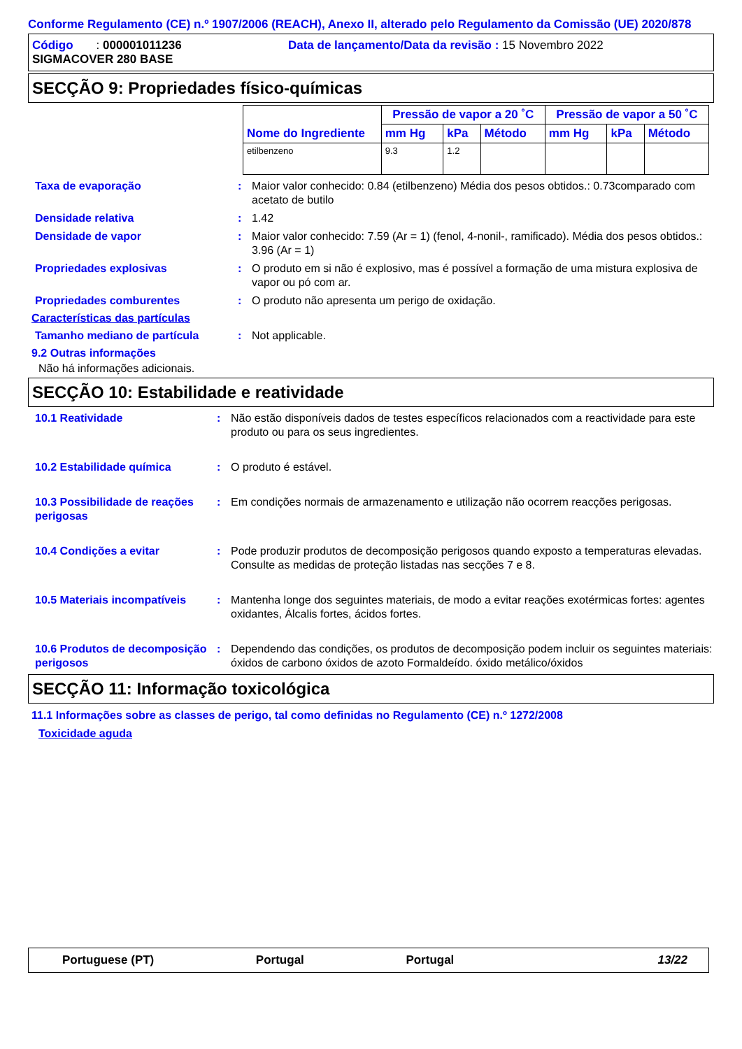Conforme Regulamento (CE) n.º 1907/2006 (REACH), Anexo II, alterado pelo Regulamento da Comissão (UE) 2020/878
Código : 000001011236
SIGMACOVER 280 BASE
Data de lançamento/Data da revisão : 15 Novembro 2022
SECÇÃO 9: Propriedades físico-químicas
| Nome do Ingrediente | Pressão de vapor a 20 ˚C | | | Pressão de vapor a 50 ˚C | | |
| --- | --- | --- | --- | --- | --- | --- |
| | mm Hg | kPa | Método | mm Hg | kPa | Método |
| etilbenzeno | 9.3 | 1.2 | | | | |
Taxa de evaporação : Maior valor conhecido: 0.84 (etilbenzeno) Média dos pesos obtidos.: 0.73comparado com acetato de butilo
Densidade relativa : 1.42
Densidade de vapor : Maior valor conhecido: 7.59 (Ar = 1) (fenol, 4-nonil-, ramificado). Média dos pesos obtidos.: 3.96 (Ar = 1)
Propriedades explosivas : O produto em si não é explosivo, mas é possível a formação de uma mistura explosiva de vapor ou pó com ar.
Propriedades comburentes : O produto não apresenta um perigo de oxidação.
Características das partículas
Tamanho mediano de partícula : Not applicable.
9.2 Outras informações
Não há informações adicionais.
SECÇÃO 10: Estabilidade e reatividade
10.1 Reatividade : Não estão disponíveis dados de testes específicos relacionados com a reactividade para este produto ou para os seus ingredientes.
10.2 Estabilidade química : O produto é estável.
10.3 Possibilidade de reações perigosas
: Em condições normais de armazenamento e utilização não ocorrem reacções perigosas.
10.4 Condições a evitar : Pode produzir produtos de decomposição perigosos quando exposto a temperaturas elevadas.
Consulte as medidas de proteção listadas nas secções 7 e 8.
10.5 Materiais incompatíveis
: Mantenha longe dos seguintes materiais, de modo a evitar reações exotérmicas fortes: agentes oxidantes, Álcalis fortes, ácidos fortes.
10.6 Produtos de decomposição perigosos
: Dependendo das condições, os produtos de decomposição podem incluir os seguintes materiais: óxidos de carbono óxidos de azoto Formaldeído. óxido metálico/óxidos
SECÇÃO 11: Informação toxicológica
11.1 Informações sobre as classes de perigo, tal como definidas no Regulamento (CE) n.º 1272/2008
Toxicidade aguda
Portuguese (PT) Portugal Portugal 13/22